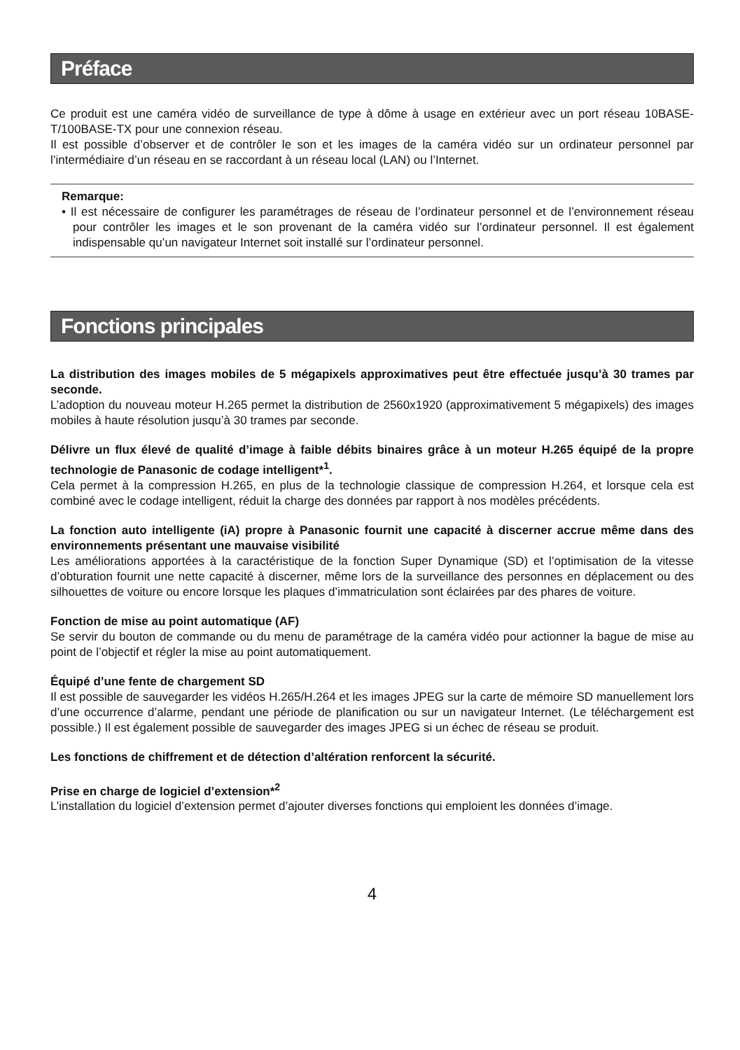Préface
Ce produit est une caméra vidéo de surveillance de type à dôme à usage en extérieur avec un port réseau 10BASE-T/100BASE-TX pour une connexion réseau.
Il est possible d’observer et de contrôler le son et les images de la caméra vidéo sur un ordinateur personnel par l’intermédiaire d’un réseau en se raccordant à un réseau local (LAN) ou l’Internet.
Remarque:
• Il est nécessaire de configurer les paramétrages de réseau de l’ordinateur personnel et de l’environnement réseau pour contrôler les images et le son provenant de la caméra vidéo sur l’ordinateur personnel. Il est également indispensable qu’un navigateur Internet soit installé sur l’ordinateur personnel.
Fonctions principales
La distribution des images mobiles de 5 mégapixels approximatives peut être effectuée jusqu’à 30 trames par seconde.
L’adoption du nouveau moteur H.265 permet la distribution de 2560x1920 (approximativement 5 mégapixels) des images mobiles à haute résolution jusqu’à 30 trames par seconde.
Délivre un flux élevé de qualité d’image à faible débits binaires grâce à un moteur H.265 équipé de la propre technologie de Panasonic de codage intelligent*<sup>1</sup>.
Cela permet à la compression H.265, en plus de la technologie classique de compression H.264, et lorsque cela est combiné avec le codage intelligent, réduit la charge des données par rapport à nos modèles précédents.
La fonction auto intelligente (iA) propre à Panasonic fournit une capacité à discerner accrue même dans des environnements présentant une mauvaise visibilité
Les améliorations apportées à la caractéristique de la fonction Super Dynamique (SD) et l’optimisation de la vitesse d’obturation fournit une nette capacité à discerner, même lors de la surveillance des personnes en déplacement ou des silhouettes de voiture ou encore lorsque les plaques d’immatriculation sont éclairées par des phares de voiture.
Fonction de mise au point automatique (AF)
Se servir du bouton de commande ou du menu de paramétrage de la caméra vidéo pour actionner la bague de mise au point de l’objectif et régler la mise au point automatiquement.
Équipé d’une fente de chargement SD
Il est possible de sauvegarder les vidéos H.265/H.264 et les images JPEG sur la carte de mémoire SD manuellement lors d’une occurrence d’alarme, pendant une période de planification ou sur un navigateur Internet. (Le téléchargement est possible.) Il est également possible de sauvegarder des images JPEG si un échec de réseau se produit.
Les fonctions de chiffrement et de détection d’altération renforcent la sécurité.
Prise en charge de logiciel d’extension*<sup>2</sup>
L’installation du logiciel d’extension permet d’ajouter diverses fonctions qui emploient les données d’image.
4